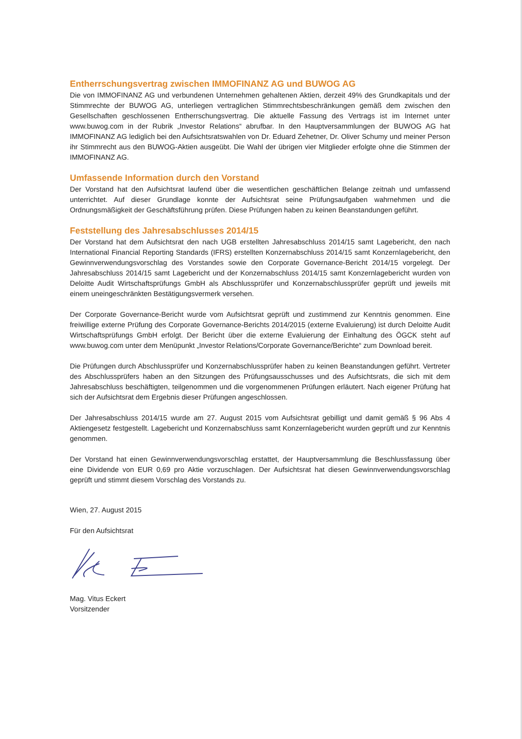Entherrschungsvertrag zwischen IMMOFINANZ AG und BUWOG AG
Die von IMMOFINANZ AG und verbundenen Unternehmen gehaltenen Aktien, derzeit 49% des Grundkapitals und der Stimmrechte der BUWOG AG, unterliegen vertraglichen Stimmrechtsbeschränkungen gemäß dem zwischen den Gesellschaften geschlossenen Entherrschungsvertrag. Die aktuelle Fassung des Vertrags ist im Internet unter www.buwog.com in der Rubrik „Investor Relations“ abrufbar. In den Hauptversammlungen der BUWOG AG hat IMMOFINANZ AG lediglich bei den Aufsichtsratswahlen von Dr. Eduard Zehetner, Dr. Oliver Schumy und meiner Person ihr Stimmrecht aus den BUWOG-Aktien ausgeübt. Die Wahl der übrigen vier Mitglieder erfolgte ohne die Stimmen der IMMOFINANZ AG.
Umfassende Information durch den Vorstand
Der Vorstand hat den Aufsichtsrat laufend über die wesentlichen geschäftlichen Belange zeitnah und umfassend unterrichtet. Auf dieser Grundlage konnte der Aufsichtsrat seine Prüfungsaufgaben wahrnehmen und die Ordnungsmäßigkeit der Geschäftsführung prüfen. Diese Prüfungen haben zu keinen Beanstandungen geführt.
Feststellung des Jahresabschlusses 2014/15
Der Vorstand hat dem Aufsichtsrat den nach UGB erstellten Jahresabschluss 2014/15 samt Lagebericht, den nach International Financial Reporting Standards (IFRS) erstellten Konzernabschluss 2014/15 samt Konzernlagebericht, den Gewinnverwendungsvorschlag des Vorstandes sowie den Corporate Governance-Bericht 2014/15 vorgelegt. Der Jahresabschluss 2014/15 samt Lagebericht und der Konzernabschluss 2014/15 samt Konzernlagebericht wurden von Deloitte Audit Wirtschaftsprüfungs GmbH als Abschlussprüfer und Konzernabschlussprüfer geprüft und jeweils mit einem uneingeschränkten Bestätigungsvermerk versehen.
Der Corporate Governance-Bericht wurde vom Aufsichtsrat geprüft und zustimmend zur Kenntnis genommen. Eine freiwillige externe Prüfung des Corporate Governance-Berichts 2014/2015 (externe Evaluierung) ist durch Deloitte Audit Wirtschaftsprüfungs GmbH erfolgt. Der Bericht über die externe Evaluierung der Einhaltung des ÖGCK steht auf www.buwog.com unter dem Menüpunkt „Investor Relations/Corporate Governance/Berichte“ zum Download bereit.
Die Prüfungen durch Abschlussprüfer und Konzernabschlussprüfer haben zu keinen Beanstandungen geführt. Vertreter des Abschlussprüfers haben an den Sitzungen des Prüfungsausschusses und des Aufsichtsrats, die sich mit dem Jahresabschluss beschäftigten, teilgenommen und die vorgenommenen Prüfungen erläutert. Nach eigener Prüfung hat sich der Aufsichtsrat dem Ergebnis dieser Prüfungen angeschlossen.
Der Jahresabschluss 2014/15 wurde am 27. August 2015 vom Aufsichtsrat gebilligt und damit gemäß § 96 Abs 4 Aktiengesetz festgestellt. Lagebericht und Konzernabschluss samt Konzernlagebericht wurden geprüft und zur Kenntnis genommen.
Der Vorstand hat einen Gewinnverwendungsvorschlag erstattet, der Hauptversammlung die Beschlussfassung über eine Dividende von EUR 0,69 pro Aktie vorzuschlagen. Der Aufsichtsrat hat diesen Gewinnverwendungsvorschlag geprüft und stimmt diesem Vorschlag des Vorstands zu.
Wien, 27. August 2015
Für den Aufsichtsrat
Mag. Vitus Eckert
Vorsitzender